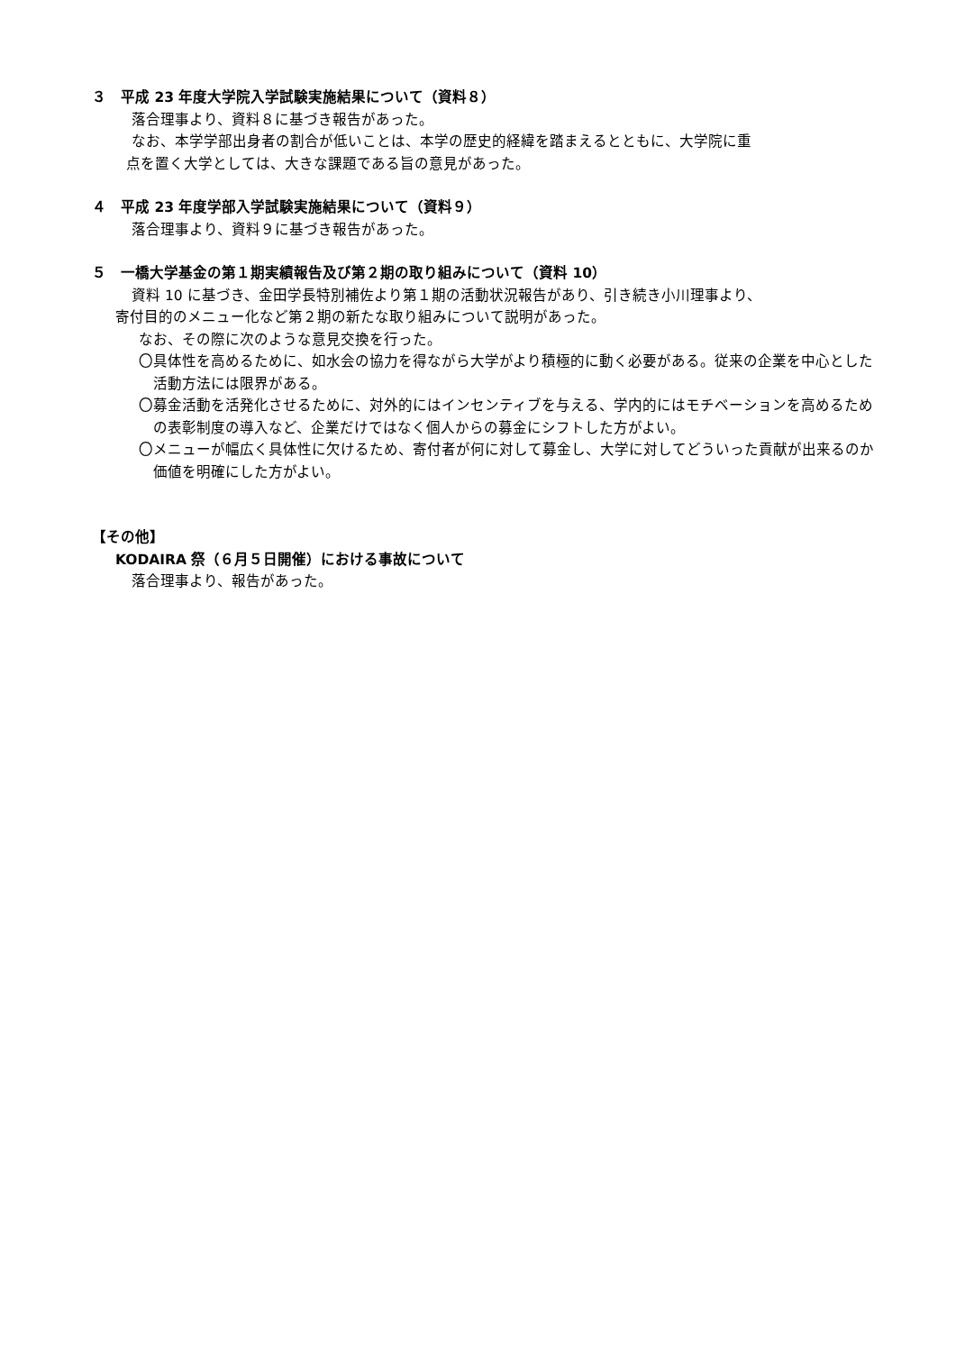３　平成 23 年度大学院入学試験実施結果について（資料８）
落合理事より、資料８に基づき報告があった。
なお、本学学部出身者の割合が低いことは、本学の歴史的経緯を踏まえるとともに、大学院に重
点を置く大学としては、大きな課題である旨の意見があった。
４　平成 23 年度学部入学試験実施結果について（資料９）
落合理事より、資料９に基づき報告があった。
５　一橋大学基金の第１期実績報告及び第２期の取り組みについて（資料 10）
資料 10 に基づき、金田学長特別補佐より第１期の活動状況報告があり、引き続き小川理事より、
寄付目的のメニュー化など第２期の新たな取り組みについて説明があった。
なお、その際に次のような意見交換を行った。
〇具体性を高めるために、如水会の協力を得ながら大学がより積極的に動く必要がある。従来の企業を中心とした活動方法には限界がある。
〇募金活動を活発化させるために、対外的にはインセンティブを与える、学内的にはモチベーションを高めるための表彰制度の導入など、企業だけではなく個人からの募金にシフトした方がよい。
〇メニューが幅広く具体性に欠けるため、寄付者が何に対して募金し、大学に対してどういった貢献が出来るのか価値を明確にした方がよい。
【その他】
KODAIRA 祭（６月５日開催）における事故について
落合理事より、報告があった。